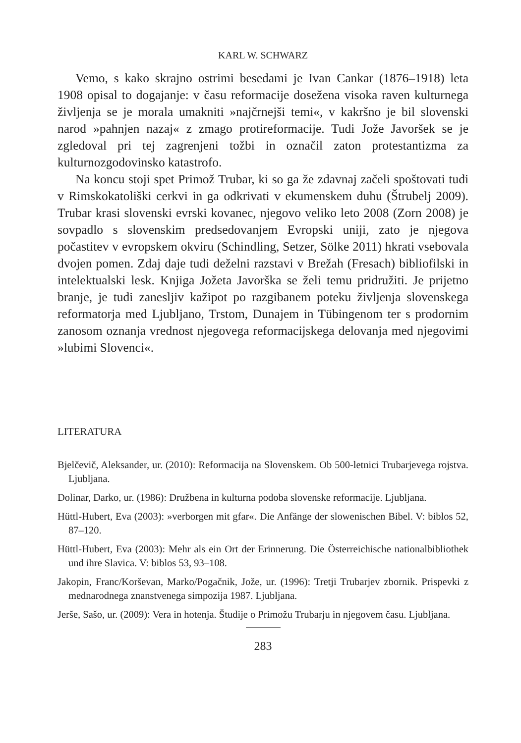KARL W. SCHWARZ
Vemo, s kako skrajno ostrimi besedami je Ivan Cankar (1876–1918) leta 1908 opisal to dogajanje: v času reformacije dosežena visoka raven kulturnega življenja se je morala umakniti »najčrnejši temi«, v kakršno je bil slovenski narod »pahnjen nazaj« z zmago protireformacije. Tudi Jože Javoršek se je zgledoval pri tej zagrenjeni tožbi in označil zaton protestantizma za kulturnozgodovinsko katastrofo.
Na koncu stoji spet Primož Trubar, ki so ga že zdavnaj začeli spoštovati tudi v Rimskokatoliški cerkvi in ga odkrivati v ekumenskem duhu (Štrubelj 2009). Trubar krasi slovenski evrski kovanec, njegovo veliko leto 2008 (Zorn 2008) je sovpadlo s slovenskim predsedovanjem Evropski uniji, zato je njegova počastitev v evropskem okviru (Schindling, Setzer, Sölke 2011) hkrati vsebovala dvojen pomen. Zdaj daje tudi deželni razstavi v Brežah (Fresach) bibliofilski in intelektualski lesk. Knjiga Jožeta Javorška se želi temu pridružiti. Je prijetno branje, je tudi zanesljiv kažipot po razgibanem poteku življenja slovenskega reformatorja med Ljubljano, Trstom, Dunajem in Tübingenom ter s prodornim zanosom oznanja vrednost njegovega reformacijskega delovanja med njegovimi »lubimi Slovenci«.
LITERATURA
Bjelčevič, Aleksander, ur. (2010): Reformacija na Slovenskem. Ob 500-letnici Trubarjevega rojstva. Ljubljana.
Dolinar, Darko, ur. (1986): Družbena in kulturna podoba slovenske reformacije. Ljubljana.
Hüttl-Hubert, Eva (2003): »verborgen mit gfar«. Die Anfänge der slowenischen Bibel. V: biblos 52, 87–120.
Hüttl-Hubert, Eva (2003): Mehr als ein Ort der Erinnerung. Die Österreichische nationalbibliothek und ihre Slavica. V: biblos 53, 93–108.
Jakopin, Franc/Korševan, Marko/Pogačnik, Jože, ur. (1996): Tretji Trubarjev zbornik. Prispevki z mednarodnega znanstvenega simpozija 1987. Ljubljana.
Jerše, Sašo, ur. (2009): Vera in hotenja. Študije o Primožu Trubarju in njegovem času. Ljubljana.
283